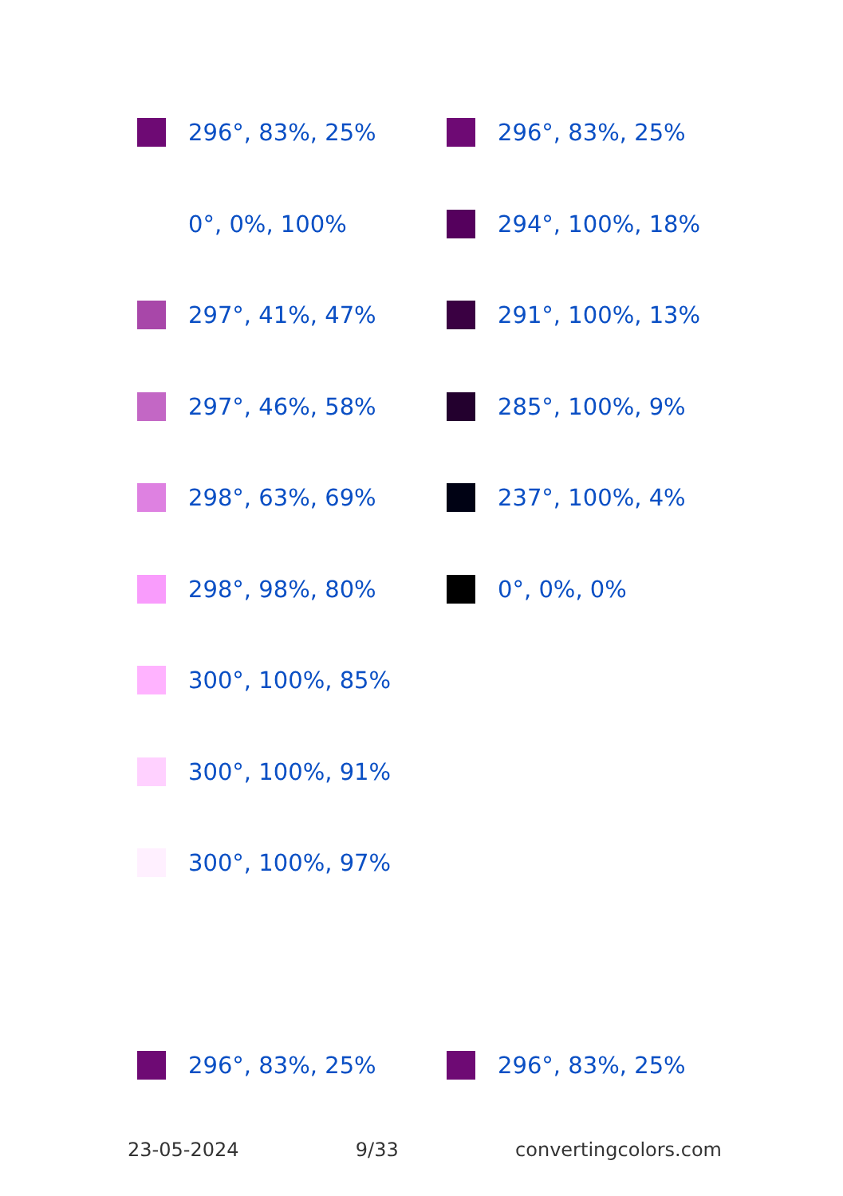296°, 83%, 25% 296°, 83%, 25%
0°, 0%, 100% 294°, 100%, 18%
297°, 41%, 47% 291°, 100%, 13%
297°, 46%, 58% 285°, 100%, 9%
298°, 63%, 69% 237°, 100%, 4%
298°, 98%, 80% 0°, 0%, 0%
300°, 100%, 85%
300°, 100%, 91%
300°, 100%, 97%
296°, 83%, 25% 296°, 83%, 25%
23-05-2024 9/33 convertingcolors.com